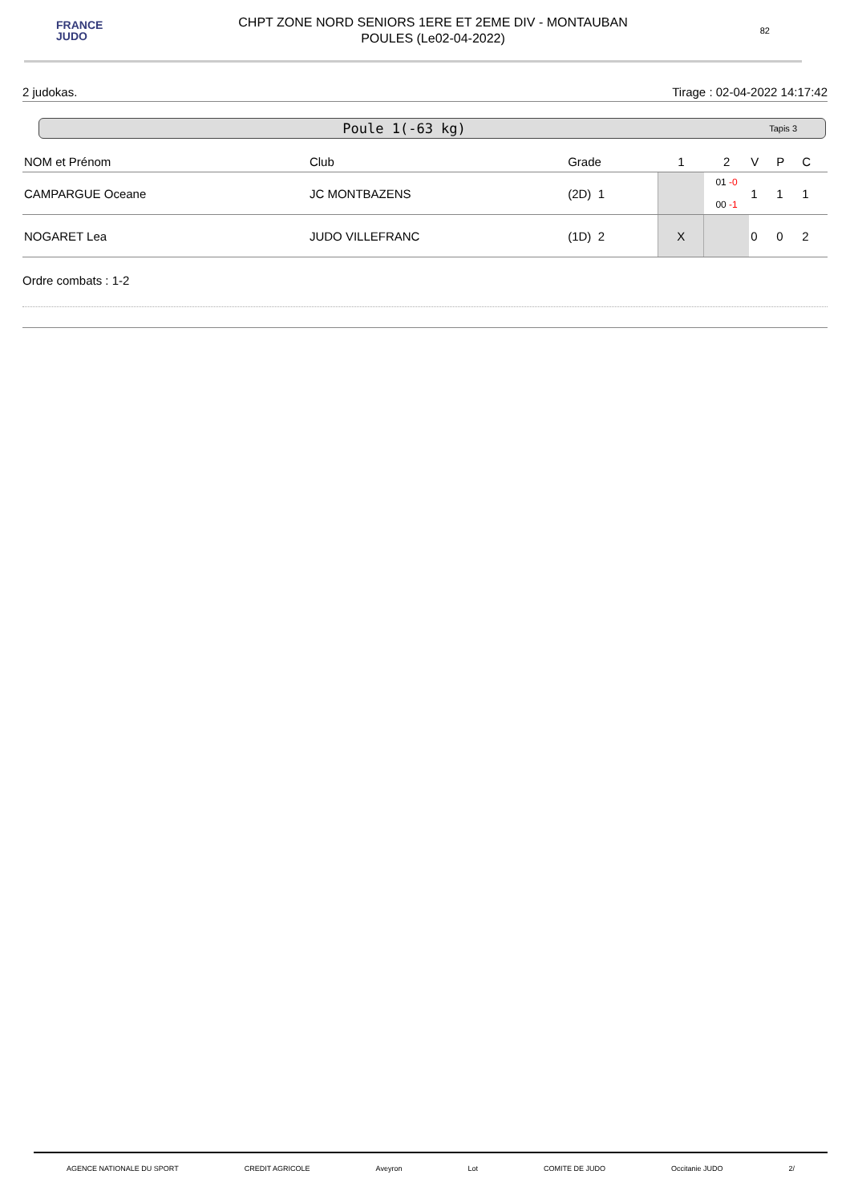FRANCE
JUDO
CHPT ZONE NORD SENIORS 1ERE ET 2EME DIV - MONTAUBAN
POULES (Le02-04-2022)
82
2 judokas. Tirage : 02-04-2022 14:17:42
Poule 1(-63 kg) Tapis 3
| NOM et Prénom | Club | Grade | 1 | 2 | V | P | C |
| --- | --- | --- | --- | --- | --- | --- | --- |
| CAMPARGUE Oceane | JC MONTBAZENS | (2D) 1 | | 01 -0 00 -1 | 1 | 1 | 1 |
| NOGARET Lea | JUDO VILLEFRANC | (1D) 2 | X | | 0 | 0 | 2 |
Ordre combats : 1-2
AGENCE NATIONALE DU SPORT CREDIT AGRICOLE Aveyron Lot COMITE DE JUDO Occitanie JUDO 2/